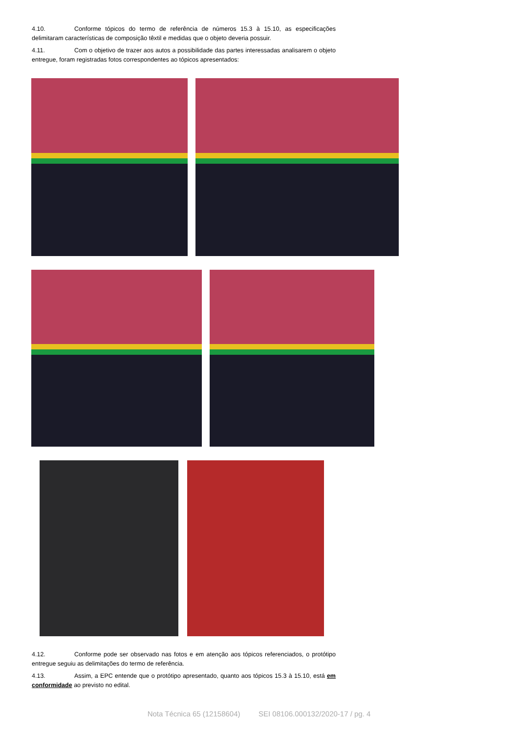4.10. Conforme tópicos do termo de referência de números 15.3 à 15.10, as especificações delimitaram características de composição têxtil e medidas que o objeto deveria possuir.
4.11. Com o objetivo de trazer aos autos a possibilidade das partes interessadas analisarem o objeto entregue, foram registradas fotos correspondentes ao tópicos apresentados:
4.12. Conforme pode ser observado nas fotos e em atenção aos tópicos referenciados, o protótipo entregue seguiu as delimitações do termo de referência.
4.13. Assim, a EPC entende que o protótipo apresentado, quanto aos tópicos 15.3 à 15.10, está em conformidade ao previsto no edital.
Nota Técnica 65 (12158604) SEI 08106.000132/2020-17 / pg. 4